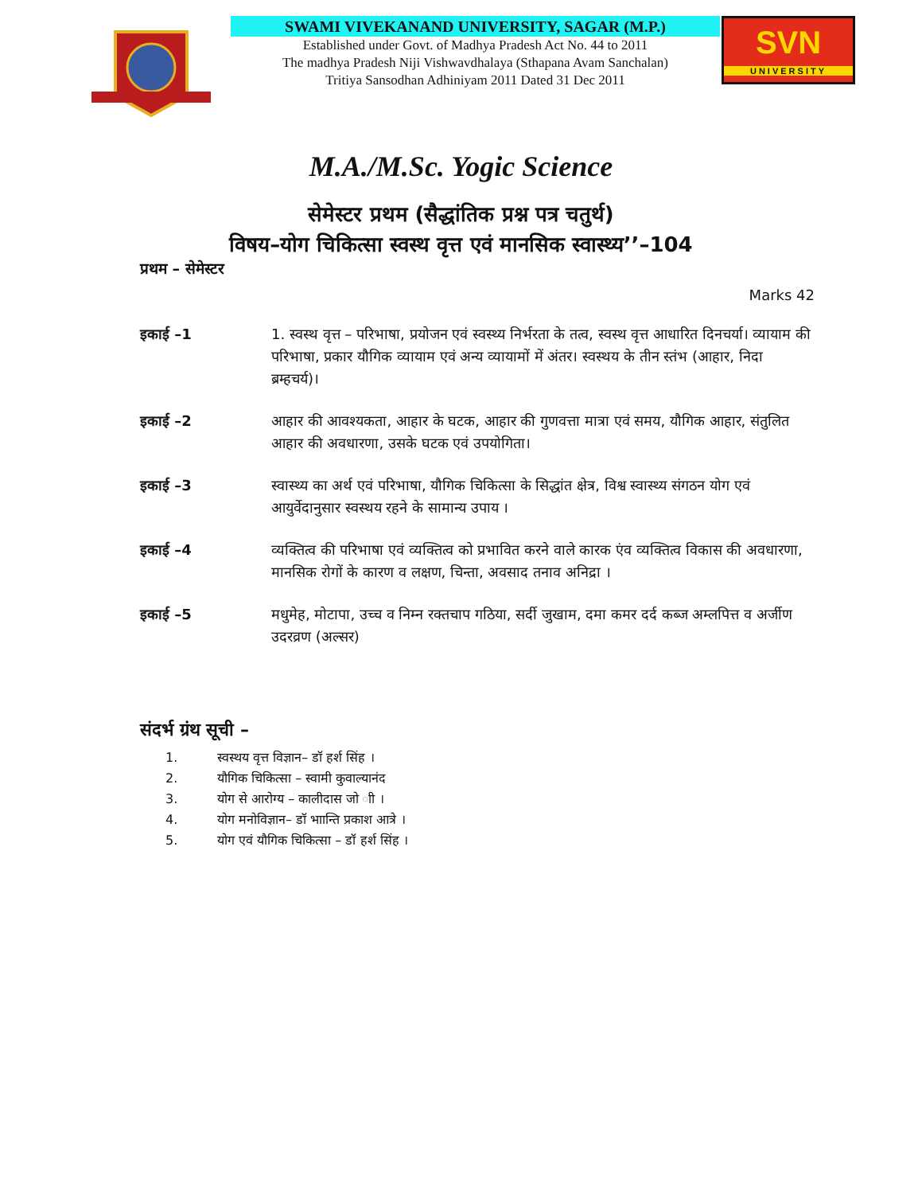SWAMI VIVEKANAND UNIVERSITY, SAGAR (M.P.)
Established under Govt. of Madhya Pradesh Act No. 44 to 2011
The madhya Pradesh Niji Vishwavdhalaya (Sthapana Avam Sanchalan)
Tritiya Sansodhan Adhiniyam 2011 Dated 31 Dec 2011
SVN
UNIVERSITY
M.A./M.Sc. Yogic Science
सेमेस्टर प्रथम (सैद्धांतिक प्रश्न पत्र चतुर्थ)
विषय–योग चिकित्सा स्वस्थ वृत्त एवं मानसिक स्वास्थ्य’’–104
प्रथम – सेमेस्टर
Marks 42
इकाई –1 1. स्वस्थ वृत्त – परिभाषा, प्रयोजन एवं स्वस्थ्य निर्भरता के तत्व, स्वस्थ वृत्त आधारित दिनचर्या। व्यायाम की परिभाषा, प्रकार यौगिक व्यायाम एवं अन्य व्यायामों में अंतर। स्वस्थय के तीन स्तंभ (आहार, निदा ब्रम्हचर्य)।
इकाई –2 आहार की आवश्यकता, आहार के घटक, आहार की गुणवत्ता मात्रा एवं समय, यौगिक आहार, संतुलित आहार की अवधारणा, उसके घटक एवं उपयोगिता।
इकाई –3 स्वास्थ्य का अर्थ एवं परिभाषा, यौगिक चिकित्सा के सिद्धांत क्षेत्र, विश्व स्वास्थ्य संगठन योग एवं आयुर्वेदानुसार स्वस्थय रहने के सामान्य उपाय ।
इकाई –4 व्यक्तित्व की परिभाषा एवं व्यक्तित्व को प्रभावित करने वाले कारक एंव व्यक्तित्व विकास की अवधारणा, मानसिक रोगों के कारण व लक्षण, चिन्ता, अवसाद तनाव अनिद्रा ।
इकाई –5 मधुमेह, मोटापा, उच्च व निम्न रक्तचाप गठिया, सर्दी जुखाम, दमा कमर दर्द कब्ज अम्लपित्त व अर्जीण उदरव्रण (अल्सर)
संदर्भ ग्रंथ सूची –
1. स्वस्थय वृत्त विज्ञान– डॉ हर्श सिंह ।
2. यौगिक चिकित्सा – स्वामी कुवाल्यानंद
3. योग से आरोग्य – कालीदास जो ाी ।
4. योग मनोविज्ञान– डॉ भाान्ति प्रकाश आत्रे ।
5. योग एवं यौगिक चिकित्सा – डॉ हर्श सिंह ।